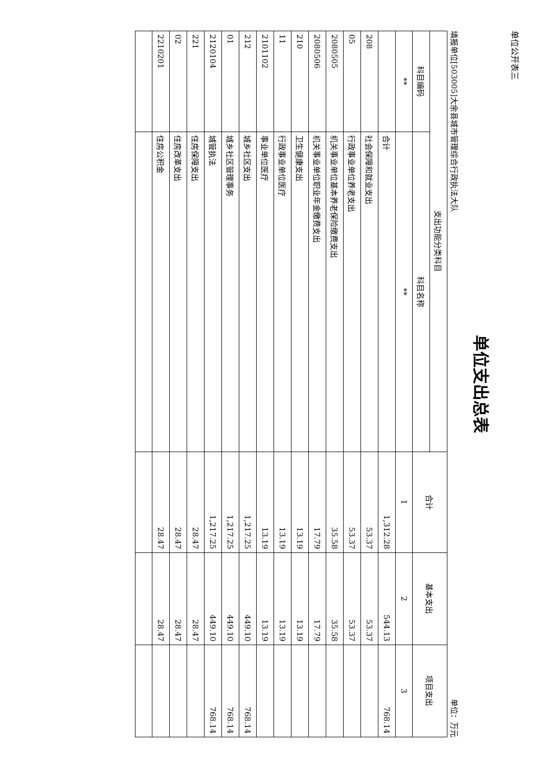单位公开表三
单位支出总表
填报单位[503005]大余县城市管理综合行政执法大队 单位：万元
| 支出功能分类科目 | | 合计 | 基本支出 | 项目支出 |
| --- | --- | --- | --- | --- |
| 科目编码 | 科目名称 | | | |
| ** | ** | 1 | 2 | 3 |
| | 合计 | 1,312.28 | 544.13 | 768.14 |
| 208 | 社会保障和就业支出 | 53.37 | 53.37 | |
| 05 | 行政事业单位养老支出 | 53.37 | 53.37 | |
| 2080505 | 机关事业单位基本养老保险缴费支出 | 35.58 | 35.58 | |
| 2080506 | 机关事业单位职业年金缴费支出 | 17.79 | 17.79 | |
| 210 | 卫生健康支出 | 13.19 | 13.19 | |
| 11 | 行政事业单位医疗 | 13.19 | 13.19 | |
| 2101102 | 事业单位医疗 | 13.19 | 13.19 | |
| 212 | 城乡社区支出 | 1,217.25 | 449.10 | 768.14 |
| 01 | 城乡社区管理事务 | 1,217.25 | 449.10 | 768.14 |
| 2120104 | 城管执法 | 1,217.25 | 449.10 | 768.14 |
| 221 | 住房保障支出 | 28.47 | 28.47 | |
| 02 | 住房改革支出 | 28.47 | 28.47 | |
| 2210201 | 住房公积金 | 28.47 | 28.47 | |